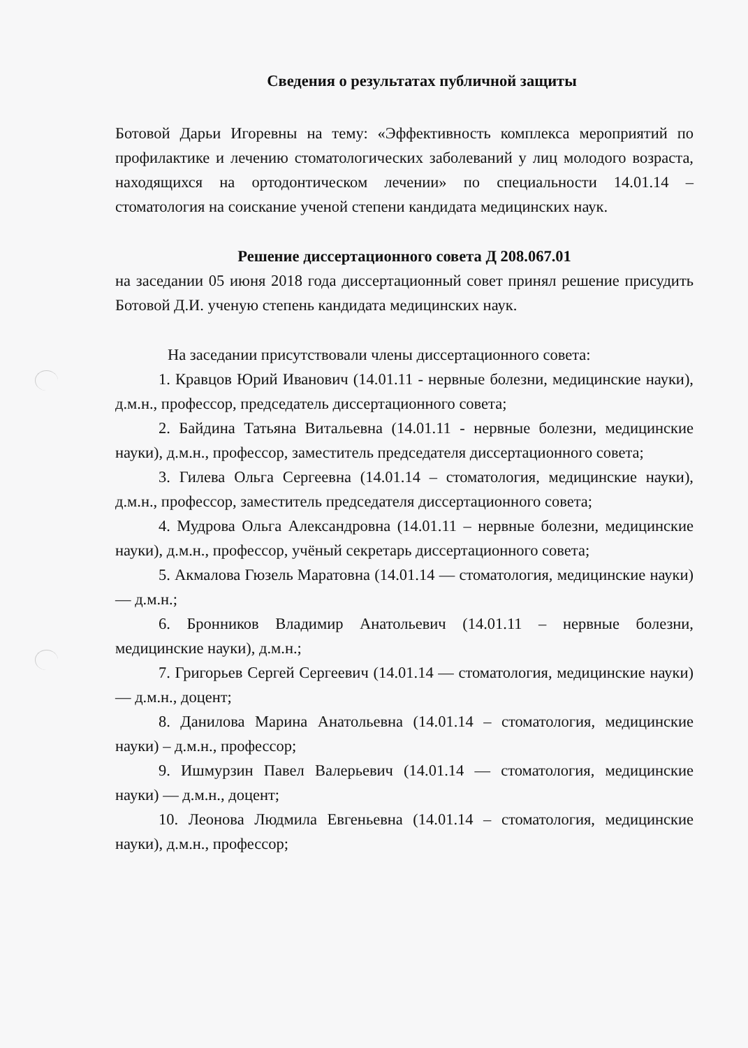Сведения о результатах публичной защиты
Ботовой Дарьи Игоревны на тему: «Эффективность комплекса мероприятий по профилактике и лечению стоматологических заболеваний у лиц молодого возраста, находящихся на ортодонтическом лечении» по специальности 14.01.14 – стоматология на соискание ученой степени кандидата медицинских наук.
Решение диссертационного совета Д 208.067.01
на заседании 05 июня 2018 года диссертационный совет принял решение присудить Ботовой Д.И. ученую степень кандидата медицинских наук.
На заседании присутствовали члены диссертационного совета:
1. Кравцов Юрий Иванович (14.01.11 - нервные болезни, медицинские науки), д.м.н., профессор, председатель диссертационного совета;
2. Байдина Татьяна Витальевна (14.01.11 - нервные болезни, медицинские науки), д.м.н., профессор, заместитель председателя диссертационного совета;
3. Гилева Ольга Сергеевна (14.01.14 – стоматология, медицинские науки), д.м.н., профессор, заместитель председателя диссертационного совета;
4. Мудрова Ольга Александровна (14.01.11 – нервные болезни, медицинские науки), д.м.н., профессор, учёный секретарь диссертационного совета;
5. Акмалова Гюзель Маратовна (14.01.14 — стоматология, медицинские науки) — д.м.н.;
6. Бронников Владимир Анатольевич (14.01.11 – нервные болезни, медицинские науки), д.м.н.;
7. Григорьев Сергей Сергеевич (14.01.14 — стоматология, медицинские науки) — д.м.н., доцент;
8. Данилова Марина Анатольевна (14.01.14 – стоматология, медицинские науки) – д.м.н., профессор;
9. Ишмурзин Павел Валерьевич (14.01.14 — стоматология, медицинские науки) — д.м.н., доцент;
10. Леонова Людмила Евгеньевна (14.01.14 – стоматология, медицинские науки), д.м.н., профессор;